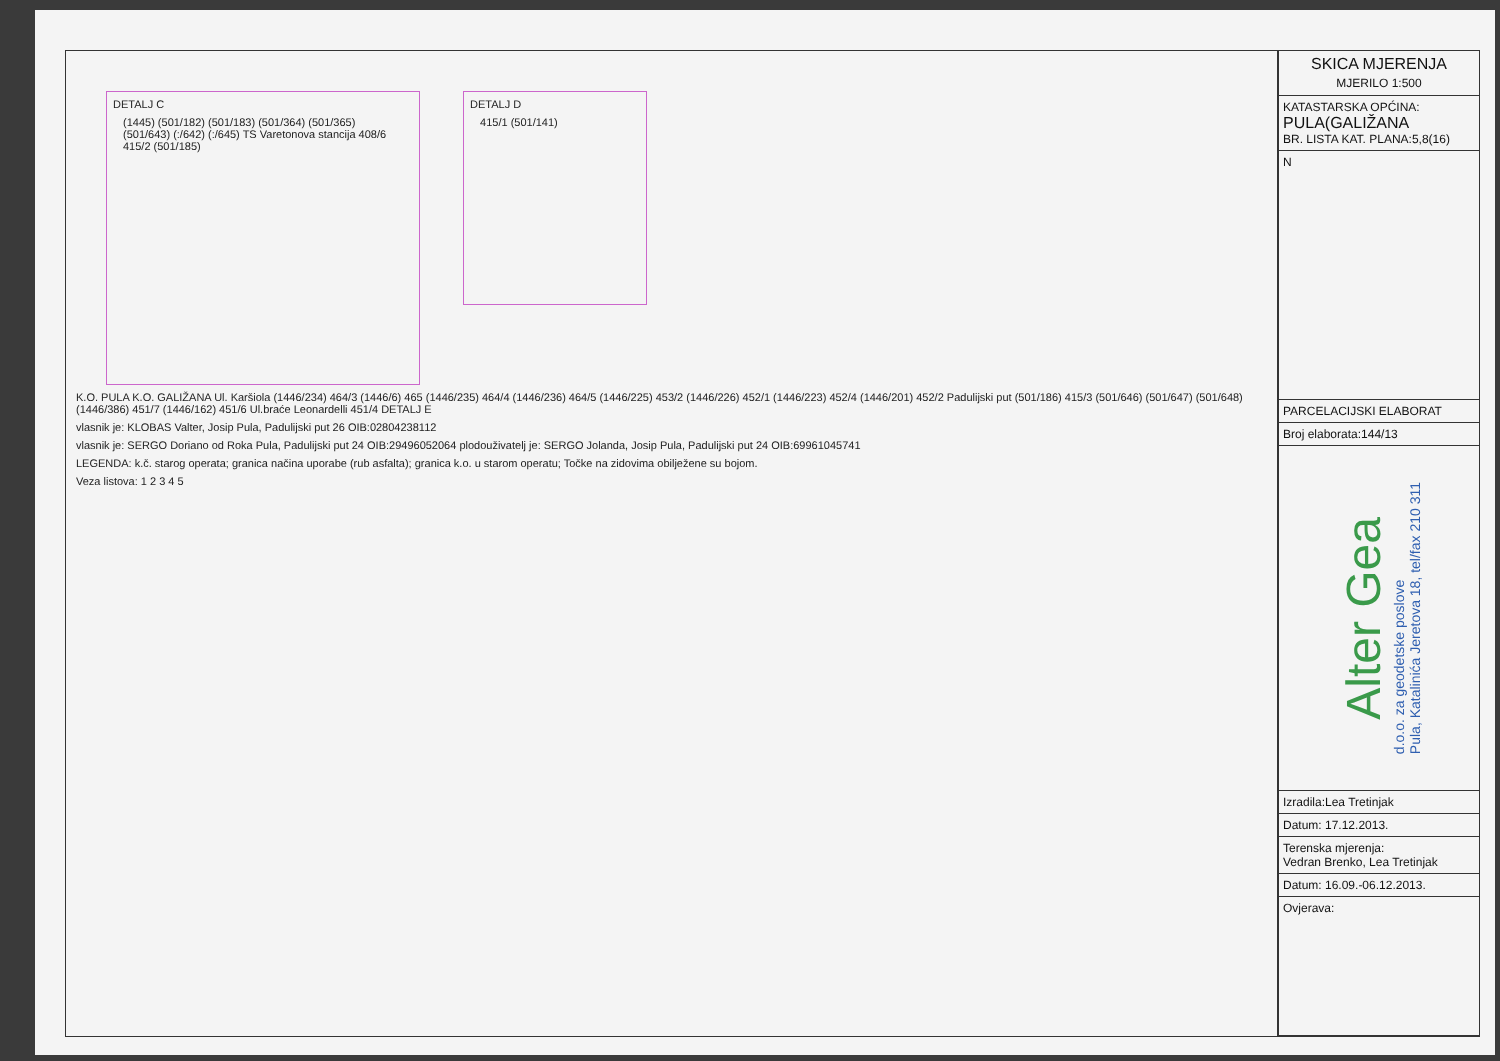DETALJ C
(1445) (501/182) (501/183) (501/364) (501/365) (501/643) (:/642) (:/645) TS Varetonova stancija 408/6 415/2 (501/185)
DETALJ D
415/1 (501/141)
K.O. PULA K.O. GALIŽANA Ul. Karšiola (1446/234) 464/3 (1446/6) 465 (1446/235) 464/4 (1446/236) 464/5 (1446/225) 453/2 (1446/226) 452/1 (1446/223) 452/4 (1446/201) 452/2 Padulijski put (501/186) 415/3 (501/646) (501/647) (501/648) (1446/386) 451/7 (1446/162) 451/6 Ul.braće Leonardelli 451/4 DETALJ E
vlasnik je: KLOBAS Valter, Josip Pula, Padulijski put 26 OIB:02804238112
vlasnik je: SERGO Doriano od Roka Pula, Padulijski put 24 OIB:29496052064 plodouživatelj je: SERGO Jolanda, Josip Pula, Padulijski put 24 OIB:69961045741
LEGENDA: k.č. starog operata; granica načina uporabe (rub asfalta); granica k.o. u starom operatu; Točke na zidovima obilježene su bojom.
Veza listova: 1 2 3 4 5
SKICA MJERENJA
MJERILO 1:500
KATASTARSKA OPĆINA:
PULA(GALIŽANA
BR. LISTA KAT. PLANA:5,8(16)
N
PARCELACIJSKI ELABORAT
Broj elaborata:144/13
Alter Gea d.o.o. za geodetske poslove
Pula, Katalinića Jeretova 18, tel/fax 210 311
Izradila:Lea Tretinjak
Datum: 17.12.2013.
Terenska mjerenja:
Vedran Brenko, Lea Tretinjak
Datum: 16.09.-06.12.2013.
Ovjerava: